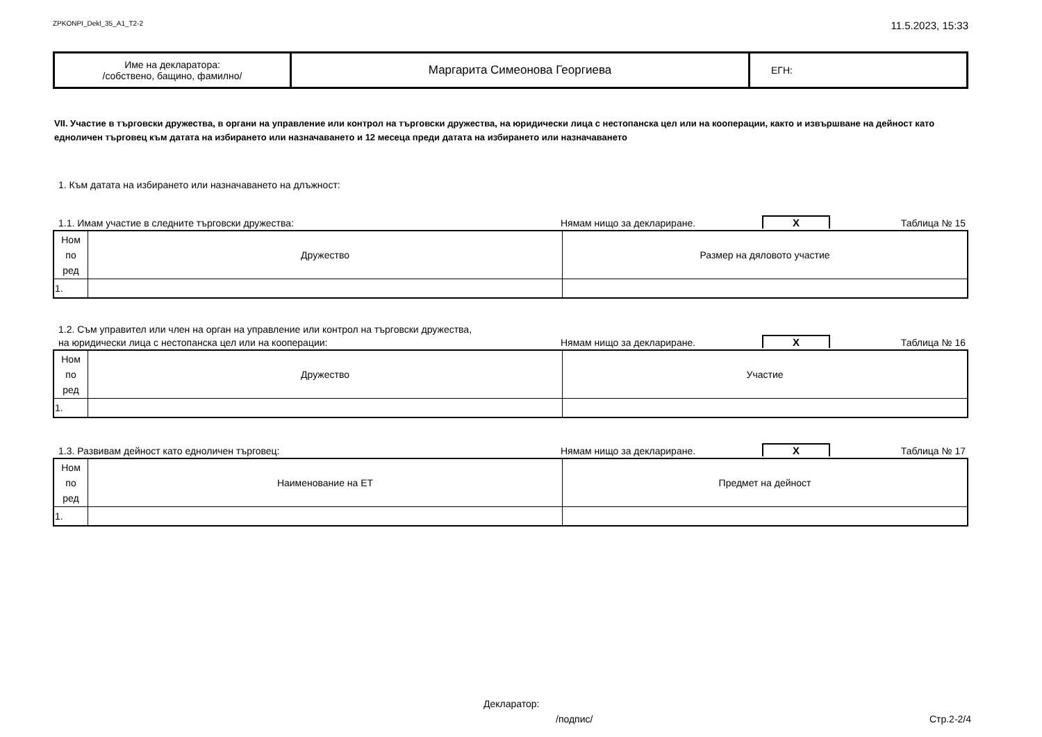ZPKONPI_Dekl_35_A1_T2-2 11.5.2023, 15:33
| Име на декларатора: /собствено, бащино, фамилно/ | Маргарита Симеонова Георгиева | ЕГН: |
VII. Участие в търговски дружества, в органи на управление или контрол на търговски дружества, на юридически лица с нестопанска цел или на кооперации, както и извършване на дейност като едноличен търговец към датата на избирането или назначаването и 12 месеца преди датата на избирането или назначаването
1. Към датата на избирането или назначаването на длъжност:
1.1. Имам участие в следните търговски дружества: Нямам нищо за деклариране. X Таблица № 15
| Ном по ред | Дружество | Размер на дяловото участие |
| 1. | | |
1.2. Съм управител или член на орган на управление или контрол на търговски дружества,
на юридически лица с нестопанска цел или на кооперации: Нямам нищо за деклариране. X Таблица № 16
| Ном по ред | Дружество | Участие |
| 1. | | |
1.3. Развивам дейност като едноличен търговец: Нямам нищо за деклариране. X Таблица № 17
| Ном по ред | Наименование на ЕТ | Предмет на дейност |
| 1. | | |
Декларатор:
/подпис/ Стр.2-2/4